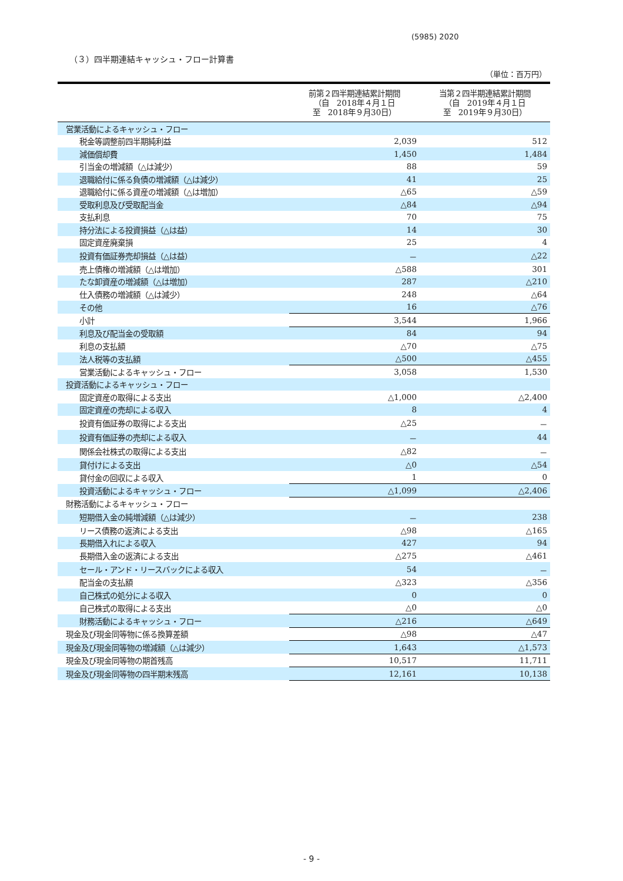(5985) 2020
（３）四半期連結キャッシュ・フロー計算書
（単位：百万円）
| | 前第２四半期連結累計期間 （自 2018年４月１日 至 2018年９月30日） | 当第２四半期連結累計期間 （自 2019年４月１日 至 2019年９月30日） |
| --- | --- | --- |
| 営業活動によるキャッシュ・フロー | | |
| 税金等調整前四半期純利益 | 2,039 | 512 |
| 減価償却費 | 1,450 | 1,484 |
| 引当金の増減額（△は減少） | 88 | 59 |
| 退職給付に係る負債の増減額（△は減少） | 41 | 25 |
| 退職給付に係る資産の増減額（△は増加） | △65 | △59 |
| 受取利息及び受取配当金 | △84 | △94 |
| 支払利息 | 70 | 75 |
| 持分法による投資損益（△は益） | 14 | 30 |
| 固定資産廃棄損 | 25 | 4 |
| 投資有価証券売却損益（△は益） | － | △22 |
| 売上債権の増減額（△は増加） | △588 | 301 |
| たな卸資産の増減額（△は増加） | 287 | △210 |
| 仕入債務の増減額（△は減少） | 248 | △64 |
| その他 | 16 | △76 |
| 小計 | 3,544 | 1,966 |
| 利息及び配当金の受取額 | 84 | 94 |
| 利息の支払額 | △70 | △75 |
| 法人税等の支払額 | △500 | △455 |
| 営業活動によるキャッシュ・フロー | 3,058 | 1,530 |
| 投資活動によるキャッシュ・フロー | | |
| 固定資産の取得による支出 | △1,000 | △2,400 |
| 固定資産の売却による収入 | 8 | 4 |
| 投資有価証券の取得による支出 | △25 | － |
| 投資有価証券の売却による収入 | － | 44 |
| 関係会社株式の取得による支出 | △82 | － |
| 貸付けによる支出 | △0 | △54 |
| 貸付金の回収による収入 | 1 | 0 |
| 投資活動によるキャッシュ・フロー | △1,099 | △2,406 |
| 財務活動によるキャッシュ・フロー | | |
| 短期借入金の純増減額（△は減少） | － | 238 |
| リース債務の返済による支出 | △98 | △165 |
| 長期借入れによる収入 | 427 | 94 |
| 長期借入金の返済による支出 | △275 | △461 |
| セール・アンド・リースバックによる収入 | 54 | － |
| 配当金の支払額 | △323 | △356 |
| 自己株式の処分による収入 | 0 | 0 |
| 自己株式の取得による支出 | △0 | △0 |
| 財務活動によるキャッシュ・フロー | △216 | △649 |
| 現金及び現金同等物に係る換算差額 | △98 | △47 |
| 現金及び現金同等物の増減額（△は減少） | 1,643 | △1,573 |
| 現金及び現金同等物の期首残高 | 10,517 | 11,711 |
| 現金及び現金同等物の四半期末残高 | 12,161 | 10,138 |
- 9 -